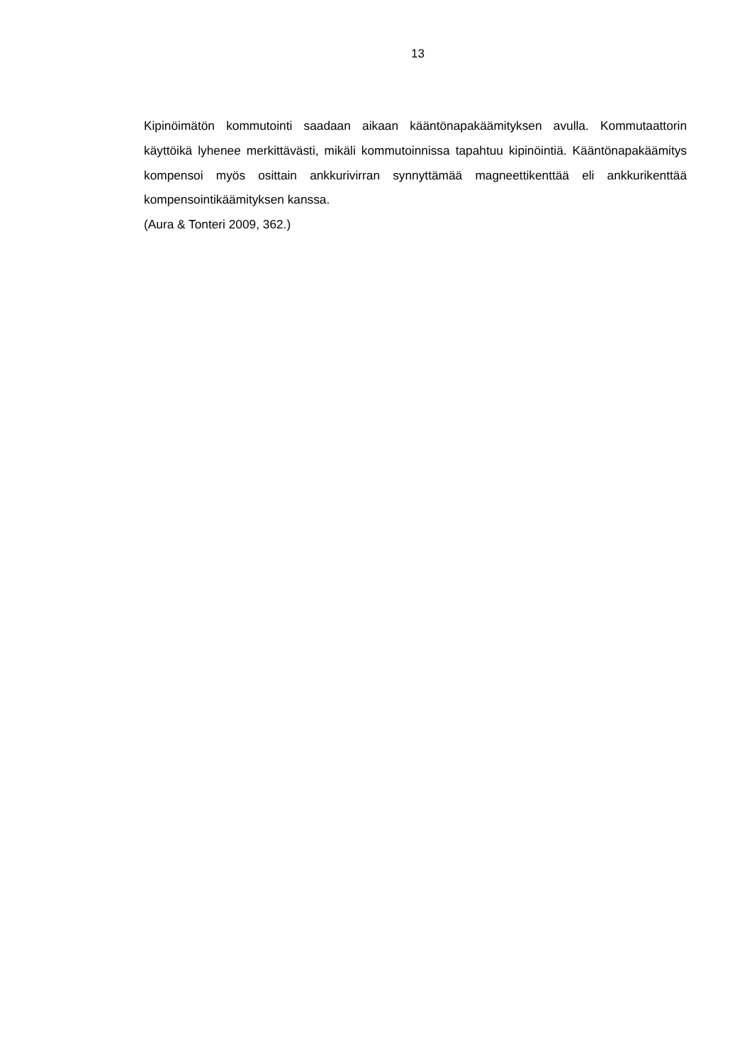13
Kipinöimätön kommutointi saadaan aikaan kääntönapakäämityksen avulla. Kommutaattorin käyttöikä lyhenee merkittävästi, mikäli kommutoinnissa tapahtuu kipinöintiä. Kääntönapakäämitys kompensoi myös osittain ankkurivirran synnyttämää magneettikenttää eli ankkurikenttää kompensointikäämityksen kanssa.
(Aura & Tonteri 2009, 362.)